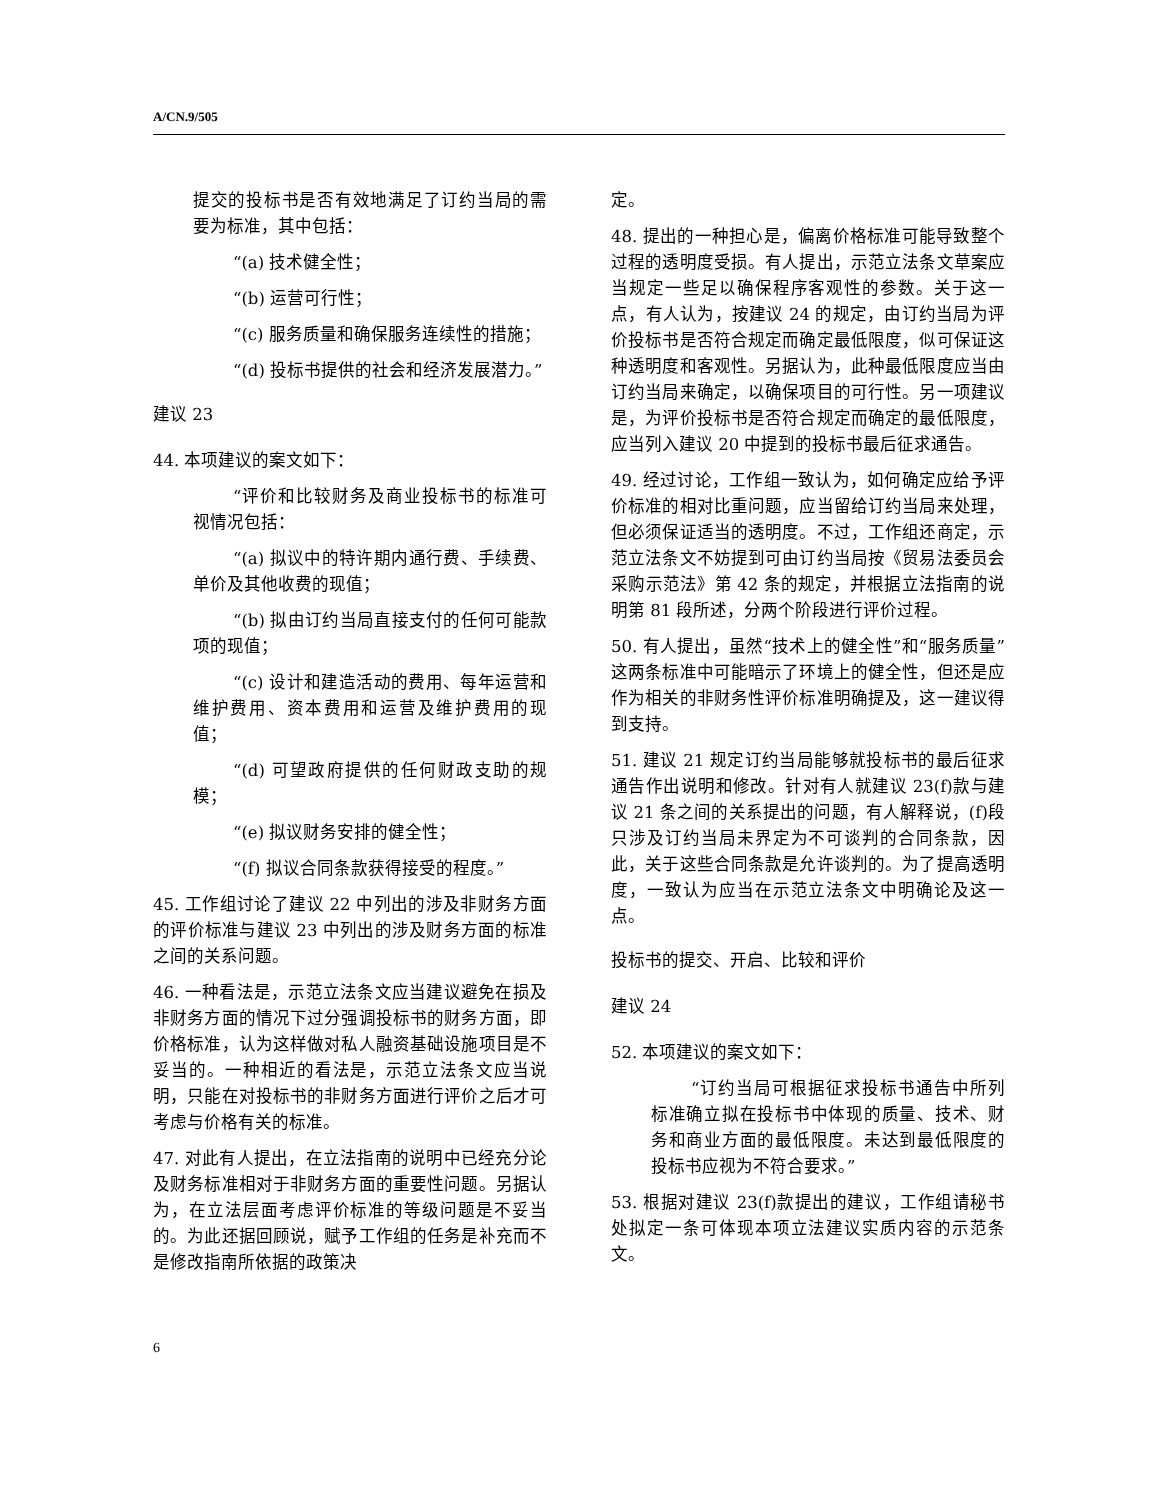A/CN.9/505
提交的投标书是否有效地满足了订约当局的需要为标准，其中包括：
“(a) 技术健全性；
“(b) 运营可行性；
“(c) 服务质量和确保服务连续性的措施；
“(d) 投标书提供的社会和经济发展潜力。”
建议 23
44. 本项建议的案文如下：
“评价和比较财务及商业投标书的标准可视情况包括：
“(a) 拟议中的特许期内通行费、手续费、单价及其他收费的现值；
“(b) 拟由订约当局直接支付的任何可能款项的现值；
“(c) 设计和建造活动的费用、每年运营和维护费用、资本费用和运营及维护费用的现值；
“(d) 可望政府提供的任何财政支助的规模；
“(e) 拟议财务安排的健全性；
“(f) 拟议合同条款获得接受的程度。”
45. 工作组讨论了建议 22 中列出的涉及非财务方面的评价标准与建议 23 中列出的涉及财务方面的标准之间的关系问题。
46. 一种看法是，示范立法条文应当建议避免在损及非财务方面的情况下过分强调投标书的财务方面，即价格标准，认为这样做对私人融资基础设施项目是不妥当的。一种相近的看法是，示范立法条文应当说明，只能在对投标书的非财务方面进行评价之后才可考虑与价格有关的标准。
47. 对此有人提出，在立法指南的说明中已经充分论及财务标准相对于非财务方面的重要性问题。另据认为，在立法层面考虑评价标准的等级问题是不妥当的。为此还据回顾说，赋予工作组的任务是补充而不是修改指南所依据的政策决
定。
48. 提出的一种担心是，偏离价格标准可能导致整个过程的透明度受损。有人提出，示范立法条文草案应当规定一些足以确保程序客观性的参数。关于这一点，有人认为，按建议 24 的规定，由订约当局为评价投标书是否符合规定而确定最低限度，似可保证这种透明度和客观性。另据认为，此种最低限度应当由订约当局来确定，以确保项目的可行性。另一项建议是，为评价投标书是否符合规定而确定的最低限度，应当列入建议 20 中提到的投标书最后征求通告。
49. 经过讨论，工作组一致认为，如何确定应给予评价标准的相对比重问题，应当留给订约当局来处理，但必须保证适当的透明度。不过，工作组还商定，示范立法条文不妨提到可由订约当局按《贸易法委员会采购示范法》第 42 条的规定，并根据立法指南的说明第 81 段所述，分两个阶段进行评价过程。
50. 有人提出，虽然“技术上的健全性”和“服务质量”这两条标准中可能暗示了环境上的健全性，但还是应作为相关的非财务性评价标准明确提及，这一建议得到支持。
51. 建议 21 规定订约当局能够就投标书的最后征求通告作出说明和修改。针对有人就建议 23(f)款与建议 21 条之间的关系提出的问题，有人解释说，(f)段只涉及订约当局未界定为不可谈判的合同条款，因此，关于这些合同条款是允许谈判的。为了提高透明度，一致认为应当在示范立法条文中明确论及这一点。
投标书的提交、开启、比较和评价
建议 24
52. 本项建议的案文如下：
“订约当局可根据征求投标书通告中所列标准确立拟在投标书中体现的质量、技术、财务和商业方面的最低限度。未达到最低限度的投标书应视为不符合要求。”
53. 根据对建议 23(f)款提出的建议，工作组请秘书处拟定一条可体现本项立法建议实质内容的示范条文。
6